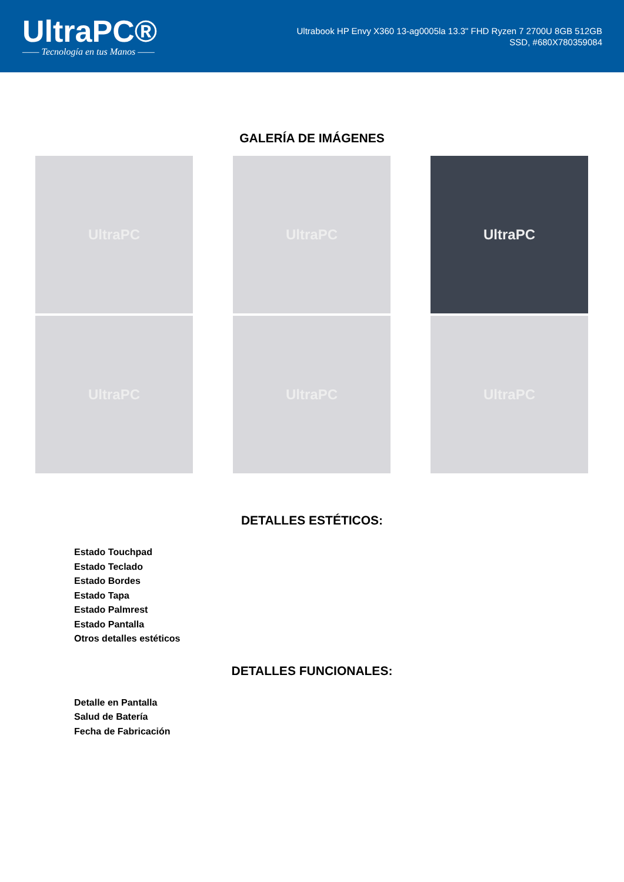UltraPC®
—— Tecnología en tus Manos ——
Ultrabook HP Envy X360 13-ag0005la 13.3" FHD Ryzen 7 2700U 8GB 512GB SSD, #680X780359084
GALERÍA DE IMÁGENES
UltraPC
UltraPC
UltraPC
UltraPC
UltraPC
UltraPC
DETALLES ESTÉTICOS:
Estado Touchpad
Estado Teclado
Estado Bordes
Estado Tapa
Estado Palmrest
Estado Pantalla
Otros detalles estéticos
DETALLES FUNCIONALES:
Detalle en Pantalla
Salud de Batería
Fecha de Fabricación